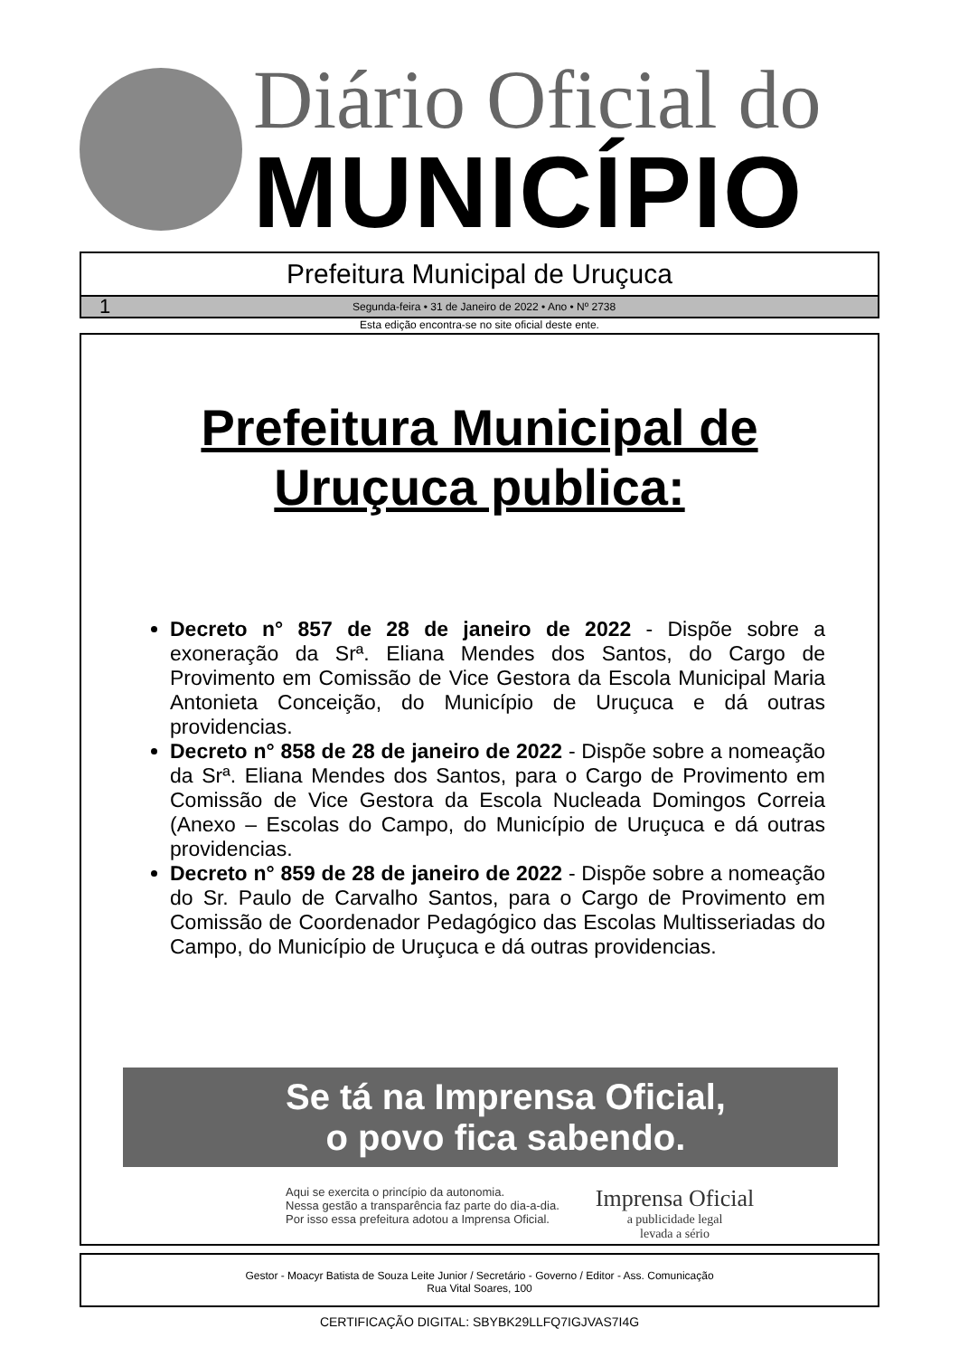Diário Oficial do
MUNICÍPIO
Prefeitura Municipal de Uruçuca
1 Segunda-feira • 31 de Janeiro de 2022 • Ano • Nº 2738
Esta edição encontra-se no site oficial deste ente.
Prefeitura Municipal de
Uruçuca publica:
Decreto n° 857 de 28 de janeiro de 2022 - Dispõe sobre a exoneração da Srª. Eliana Mendes dos Santos, do Cargo de Provimento em Comissão de Vice Gestora da Escola Municipal Maria Antonieta Conceição, do Município de Uruçuca e dá outras providencias.
Decreto n° 858 de 28 de janeiro de 2022 - Dispõe sobre a nomeação da Srª. Eliana Mendes dos Santos, para o Cargo de Provimento em Comissão de Vice Gestora da Escola Nucleada Domingos Correia (Anexo – Escolas do Campo, do Município de Uruçuca e dá outras providencias.
Decreto n° 859 de 28 de janeiro de 2022 - Dispõe sobre a nomeação do Sr. Paulo de Carvalho Santos, para o Cargo de Provimento em Comissão de Coordenador Pedagógico das Escolas Multisseriadas do Campo, do Município de Uruçuca e dá outras providencias.
Se tá na Imprensa Oficial,
o povo fica sabendo.
Aqui se exercita o princípio da autonomia.
Nessa gestão a transparência faz parte do dia-a-dia.
Por isso essa prefeitura adotou a Imprensa Oficial.
Imprensa Oficial
a publicidade legal
levada a sério
Gestor - Moacyr Batista de Souza Leite Junior / Secretário - Governo / Editor - Ass. Comunicação
Rua Vital Soares, 100
CERTIFICAÇÃO DIGITAL: SBYBK29LLFQ7IGJVAS7I4G